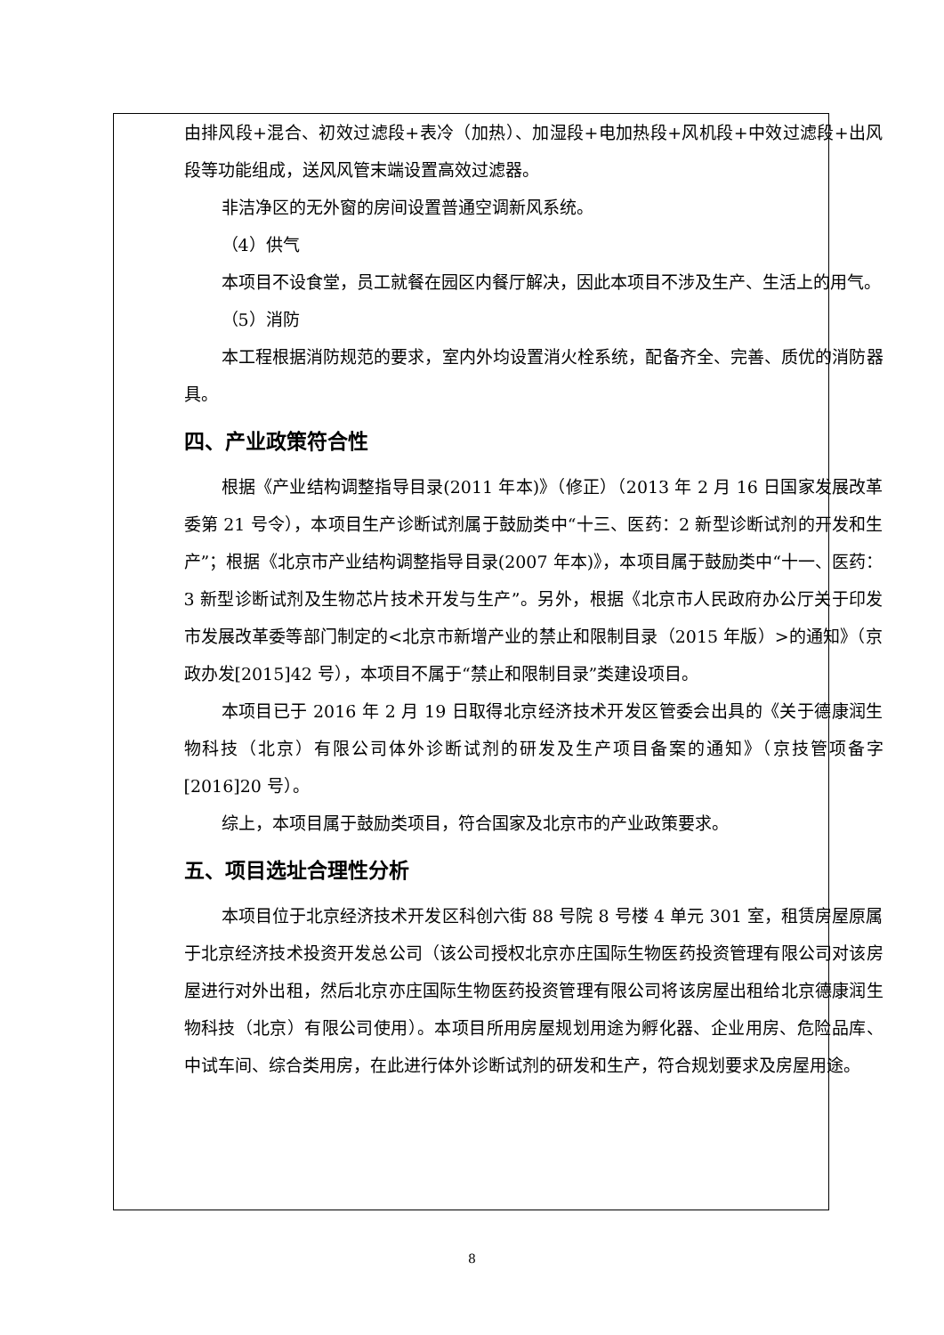由排风段+混合、初效过滤段+表冷（加热）、加湿段+电加热段+风机段+中效过滤段+出风段等功能组成，送风风管末端设置高效过滤器。
非洁净区的无外窗的房间设置普通空调新风系统。
（4）供气
本项目不设食堂，员工就餐在园区内餐厅解决，因此本项目不涉及生产、生活上的用气。
（5）消防
本工程根据消防规范的要求，室内外均设置消火栓系统，配备齐全、完善、质优的消防器具。
四、产业政策符合性
根据《产业结构调整指导目录(2011 年本)》（修正）（2013 年 2 月 16 日国家发展改革委第 21 号令），本项目生产诊断试剂属于鼓励类中“十三、医药：2 新型诊断试剂的开发和生产”；根据《北京市产业结构调整指导目录(2007 年本)》，本项目属于鼓励类中“十一、医药：3 新型诊断试剂及生物芯片技术开发与生产”。另外，根据《北京市人民政府办公厅关于印发市发展改革委等部门制定的<北京市新增产业的禁止和限制目录（2015 年版）>的通知》（京政办发[2015]42 号），本项目不属于“禁止和限制目录”类建设项目。
本项目已于 2016 年 2 月 19 日取得北京经济技术开发区管委会出具的《关于德康润生物科技（北京）有限公司体外诊断试剂的研发及生产项目备案的通知》（京技管项备字[2016]20 号）。
综上，本项目属于鼓励类项目，符合国家及北京市的产业政策要求。
五、项目选址合理性分析
本项目位于北京经济技术开发区科创六街 88 号院 8 号楼 4 单元 301 室，租赁房屋原属于北京经济技术投资开发总公司（该公司授权北京亦庄国际生物医药投资管理有限公司对该房屋进行对外出租，然后北京亦庄国际生物医药投资管理有限公司将该房屋出租给北京德康润生物科技（北京）有限公司使用）。本项目所用房屋规划用途为孵化器、企业用房、危险品库、中试车间、综合类用房，在此进行体外诊断试剂的研发和生产，符合规划要求及房屋用途。
8